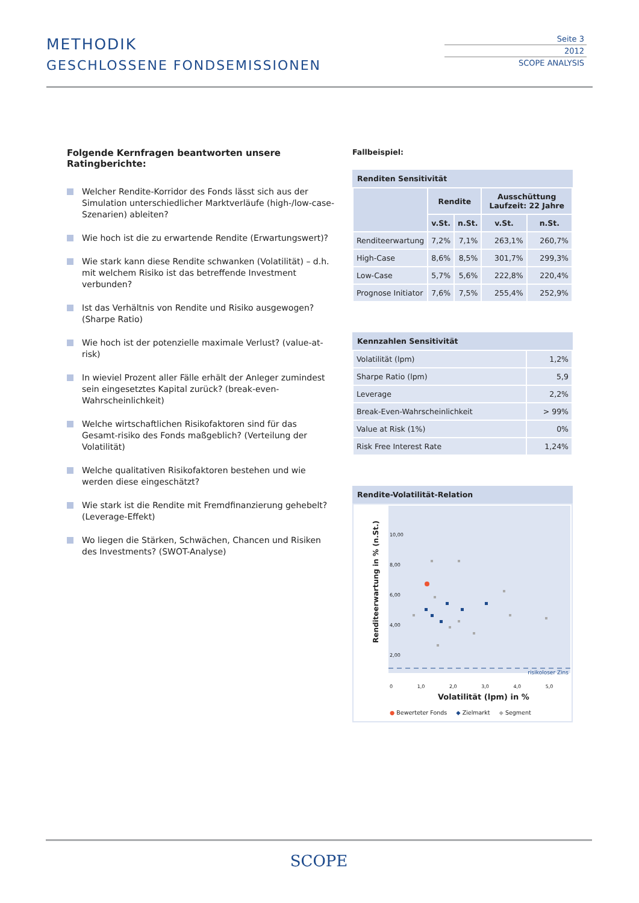METHODIK
GESCHLOSSENE FONDSEMISSIONEN
Seite 3
2012
SCOPE ANALYSIS
Folgende Kernfragen beantworten unsere Ratingberichte:
Welcher Rendite-Korridor des Fonds lässt sich aus der Simulation unterschiedlicher Marktverläufe (high-/low-case-Szenarien) ableiten?
Wie hoch ist die zu erwartende Rendite (Erwartungswert)?
Wie stark kann diese Rendite schwanken (Volatilität) – d.h. mit welchem Risiko ist das betreffende Investment verbunden?
Ist das Verhältnis von Rendite und Risiko ausgewogen? (Sharpe Ratio)
Wie hoch ist der potenzielle maximale Verlust? (value-at-risk)
In wieviel Prozent aller Fälle erhält der Anleger zumindest sein eingesetztes Kapital zurück? (break-even-Wahrscheinlichkeit)
Welche wirtschaftlichen Risikofaktoren sind für das Gesamt-risiko des Fonds maßgeblich? (Verteilung der Volatilität)
Welche qualitativen Risikofaktoren bestehen und wie werden diese eingeschätzt?
Wie stark ist die Rendite mit Fremdfinanzierung gehebelt? (Leverage-Effekt)
Wo liegen die Stärken, Schwächen, Chancen und Risiken des Investments? (SWOT-Analyse)
Fallbeispiel:
Renditen Sensitivität
| | Rendite | | Ausschüttung Laufzeit: 22 Jahre | |
| --- | --- | --- | --- | --- |
| | v.St. | n.St. | v.St. | n.St. |
| Renditeerwartung | 7,2% | 7,1% | 263,1% | 260,7% |
| High-Case | 8,6% | 8,5% | 301,7% | 299,3% |
| Low-Case | 5,7% | 5,6% | 222,8% | 220,4% |
| Prognose Initiator | 7,6% | 7,5% | 255,4% | 252,9% |
Kennzahlen Sensitivität
| Volatilität (lpm) | 1,2% |
| Sharpe Ratio (lpm) | 5,9 |
| Leverage | 2,2% |
| Break-Even-Wahrscheinlichkeit | > 99% |
| Value at Risk (1%) | 0% |
| Risk Free Interest Rate | 1,24% |
Rendite-Volatilität-Relation
10,00
8,00
6,00
4,00
2,00
risikoloser Zins
Renditeerwartung in % (n.St.)
0 1,0 2,0 3,0 4,0 5,0
Volatilität (lpm) in %
● Bewerteter Fonds ◆ Zielmarkt ◆ Segment
SCOPE